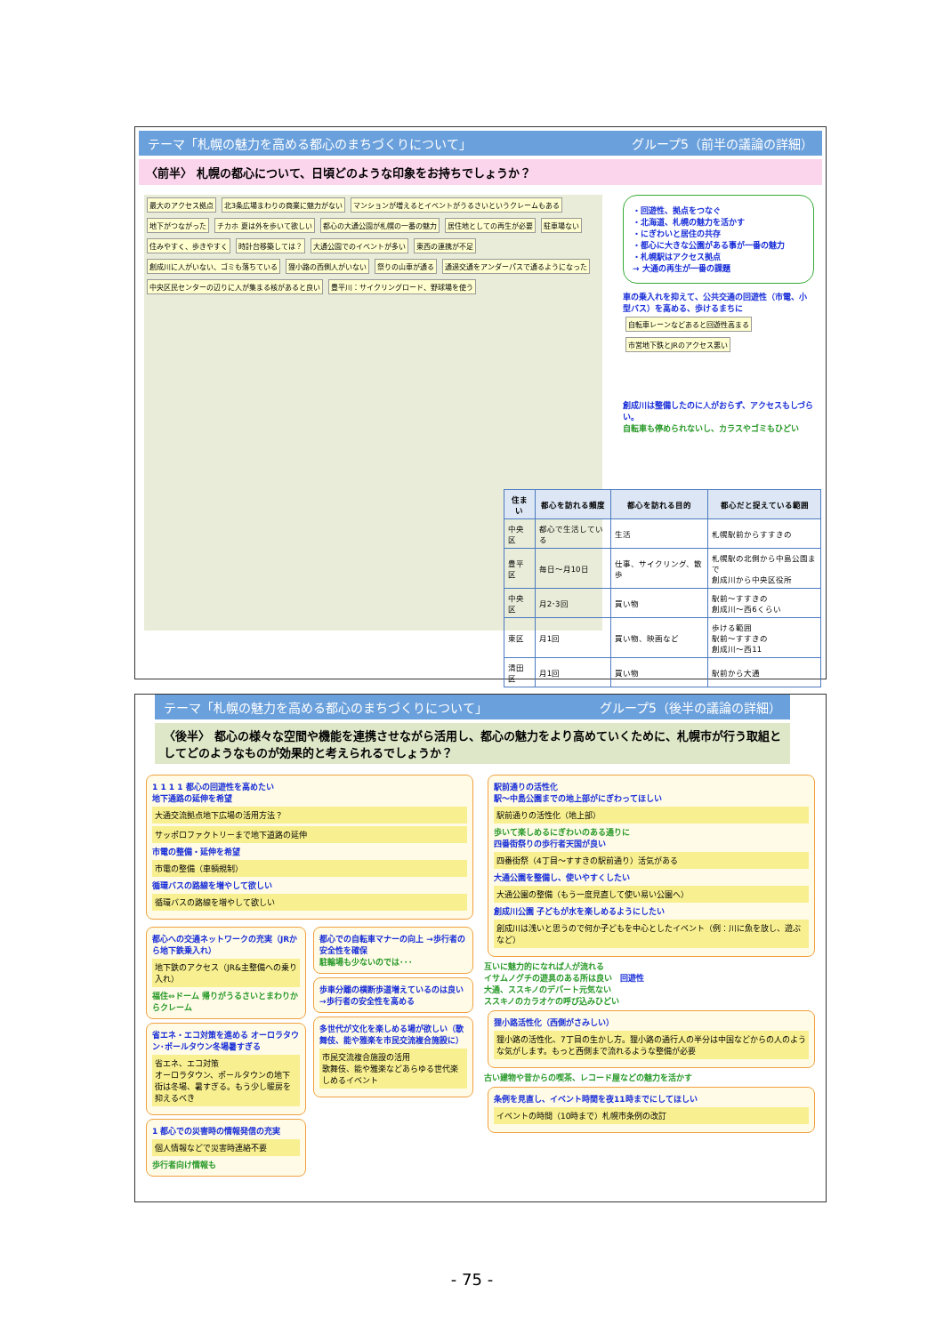テーマ「札幌の魅力を高める都心のまちづくりについて」 グループ5（前半の議論の詳細）
〈前半〉 札幌の都心について、日頃どのような印象をお持ちでしょうか？
最大のアクセス拠点 北3条広場まわりの商業に魅力がない マンションが増えるとイベントがうるさいというクレームもある 地下がつながった チカホ 夏は外を歩いて欲しい 都心の大通公園が札幌の一番の魅力 居住地としての再生が必要 駐車場ない 住みやすく、歩きやすく 時計台移築しては？ 大通公園でのイベントが多い 東西の連携が不足 創成川に人がいない、ゴミも落ちている 狸小路の西側人がいない 祭りの山車が通る 通過交通をアンダーパスで通るようになった 中央区民センターの辺りに人が集まる核があると良い 豊平川：サイクリングロード、野球場を使う
・回遊性、拠点をつなぐ
・北海道、札幌の魅力を活かす
・にぎわいと居住の共存
・都心に大きな公園がある事が一番の魅力
・札幌駅はアクセス拠点
→ 大通の再生が一番の課題
車の乗入れを抑えて、公共交通の回遊性（市電、小型バス）を高める、歩けるまちに
自転車レーンなどあると回遊性高まる 市営地下鉄とJRのアクセス悪い
創成川は整備したのに人がおらず、アクセスもしづらい。
自転車も停められないし、カラスやゴミもひどい
| 住まい | 都心を訪れる頻度 | 都心を訪れる目的 | 都心だと捉えている範囲 |
| --- | --- | --- | --- |
| 中央区 | 都心で生活している | 生活 | 札幌駅前からすすきの |
| 豊平区 | 毎日～月10日 | 仕事、サイクリング、散歩 | 札幌駅の北側から中島公園まで 創成川から中央区役所 |
| 中央区 | 月2･3回 | 買い物 | 駅前～すすきの 創成川～西6くらい |
| 東区 | 月1回 | 買い物、映画など | 歩ける範囲 駅前～すすきの 創成川～西11 |
| 清田区 | 月1回 | 買い物 | 駅前から大通 |
テーマ「札幌の魅力を高める都心のまちづくりについて」 グループ5（後半の議論の詳細）
〈後半〉 都心の様々な空間や機能を連携させながら活用し、都心の魅力をより高めていくために、札幌市が行う取組としてどのようなものが効果的と考えられるでしょうか？
1 1 1 1 都心の回遊性を高めたい
地下通路の延伸を希望
大通交流拠点地下広場の活用方法？
サッポロファクトリーまで地下道路の延伸
市電の整備・延伸を希望
市電の整備（車輌規制）
循環バスの路線を増やして欲しい
循環バスの路線を増やして欲しい
都心への交通ネットワークの充実（JRから地下鉄乗入れ）
地下鉄のアクセス（JR&主整備への乗り入れ）
福住⇔ドーム 帰りがうるさいとまわりからクレーム
省エネ・エコ対策を進める オーロラタウン･ポールタウン冬場暑すぎる
省エネ、エコ対策
オーロラタウン、ポールタウンの地下街は冬場、暑すぎる。もう少し暖房を抑えるべき
1 都心での災害時の情報発信の充実
個人情報などで災害時連絡不要
歩行者向け情報も
都心での自転車マナーの向上 →歩行者の安全性を確保
駐輪場も少ないのでは･･･
歩車分離の横断歩道増えているのは良い →歩行者の安全性を高める
多世代が文化を楽しめる場が欲しい（歌舞伎、能や雅楽を市民交流複合施設に）
市民交流複合施設の活用
歌舞伎、能や雅楽などあらゆる世代楽しめるイベント
駅前通りの活性化
駅～中島公園までの地上部がにぎわってほしい
駅前通りの活性化（地上部）
歩いて楽しめるにぎわいのある通りに
四番街祭りの歩行者天国が良い
四番街祭（4丁目～すすきの駅前通り）活気がある
大通公園を整備し、使いやすくしたい
大通公園の整備（もう一度見直して使い易い公園へ）
創成川公園 子どもが水を楽しめるようにしたい
創成川は浅いと思うので何か子どもを中心としたイベント（例：川に魚を放し、遊ぶなど）
互いに魅力的になれば人が流れる
イサムノグチの遊具のある所は良い　回遊性
大通、ススキノのデパート元気ない
ススキノのカラオケの呼び込みひどい
狸小路活性化（西側がさみしい）
狸小路の活性化、7丁目の生かし方。狸小路の通行人の半分は中国などからの人のような気がします。もっと西側まで流れるような整備が必要
古い建物や昔からの喫茶、レコード屋などの魅力を活かす
条例を見直し、イベント時間を夜11時までにしてほしい
イベントの時間（10時まで）札幌市条例の改訂
- 75 -